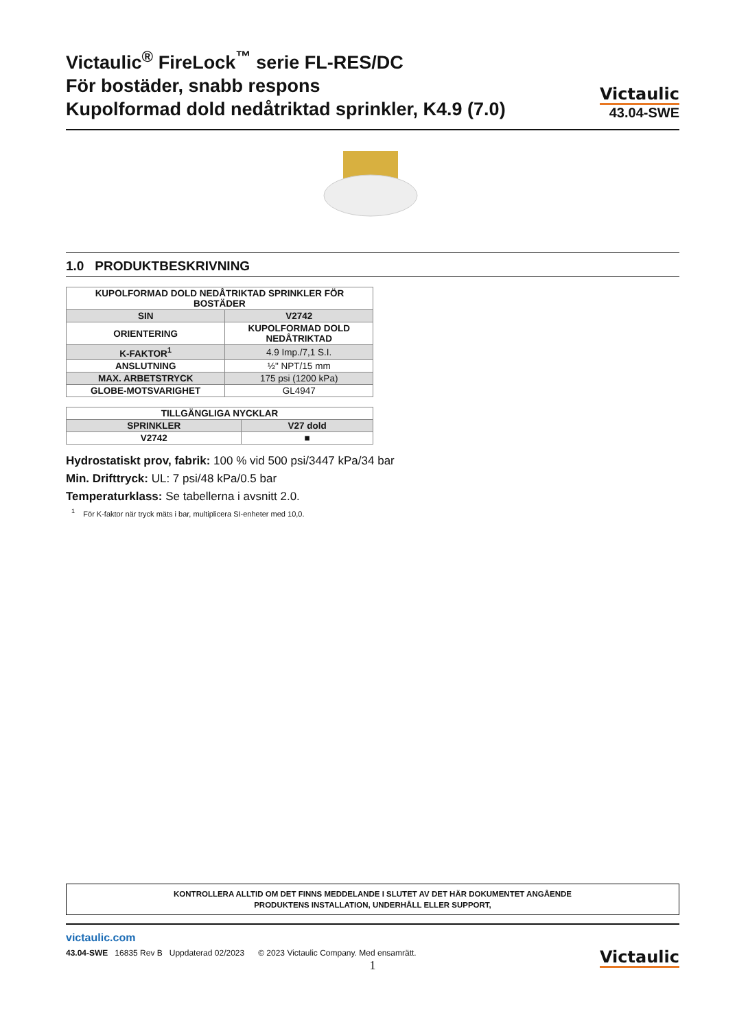Victaulic<sup>®</sup> FireLock<sup>™</sup> serie FL-RES/DC
För bostäder, snabb respons
Kupolformad dold nedåtriktad sprinkler, K4.9 (7.0)
Victaulic
43.04-SWE
1.0 PRODUKTBESKRIVNING
| KUPOLFORMAD DOLD NEDÅTRIKTAD SPRINKLER FÖR BOSTÄDER | |
| --- | --- |
| SIN | V2742 |
| ORIENTERING | KUPOLFORMAD DOLD NEDÅTRIKTAD |
| K-FAKTOR<sup>1</sup> | 4.9 Imp./7,1 S.I. |
| ANSLUTNING | ½" NPT/15 mm |
| MAX. ARBETSTRYCK | 175 psi (1200 kPa) |
| GLOBE-MOTSVARIGHET | GL4947 |
| TILLGÄNGLIGA NYCKLAR | |
| --- | --- |
| SPRINKLER | V27 dold |
| V2742 | ■ |
Hydrostatiskt prov, fabrik: 100 % vid 500 psi/3447 kPa/34 bar
Min. Drifttryck: UL: 7 psi/48 kPa/0.5 bar
Temperaturklass: Se tabellerna i avsnitt 2.0.
<sup>1</sup> För K-faktor när tryck mäts i bar, multiplicera SI-enheter med 10,0.
KONTROLLERA ALLTID OM DET FINNS MEDDELANDE I SLUTET AV DET HÄR DOKUMENTET ANGÅENDE
PRODUKTENS INSTALLATION, UNDERHÅLL ELLER SUPPORT,
victaulic.com
43.04-SWE 16835 Rev B Uppdaterad 02/2023 © 2023 Victaulic Company. Med ensamrätt. Victaulic
1